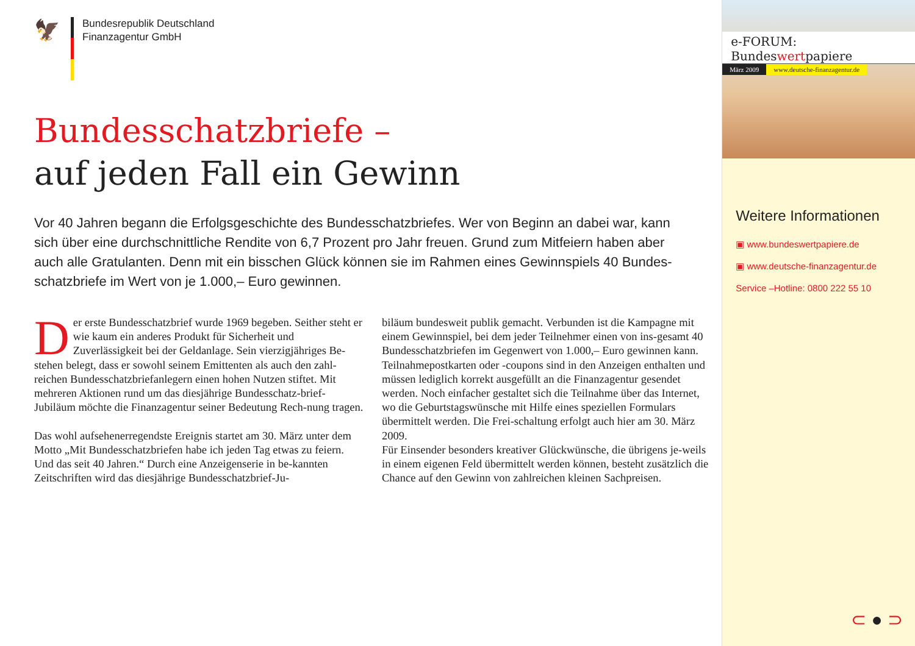🦅
Bundesrepublik Deutschland
Finanzagentur GmbH
Bundesschatzbriefe –
auf jeden Fall ein Gewinn
Vor 40 Jahren begann die Erfolgsgeschichte des Bundesschatzbriefes. Wer von Beginn an dabei war, kann sich über eine durchschnittliche Rendite von 6,7 Prozent pro Jahr freuen. Grund zum Mitfeiern haben aber auch alle Gratulanten. Denn mit ein bisschen Glück können sie im Rahmen eines Gewinnspiels 40 Bundes-schatzbriefe im Wert von je 1.000,– Euro gewinnen.
Der erste Bundesschatzbrief wurde 1969 begeben. Seither steht er wie kaum ein anderes Produkt für Sicherheit und Zuverlässigkeit bei der Geldanlage. Sein vierzigjähriges Be-stehen belegt, dass er sowohl seinem Emittenten als auch den zahl-reichen Bundesschatzbriefanlegern einen hohen Nutzen stiftet. Mit mehreren Aktionen rund um das diesjährige Bundesschatz-brief-Jubiläum möchte die Finanzagentur seiner Bedeutung Rech-nung tragen.
Das wohl aufsehenerregendste Ereignis startet am 30. März unter dem Motto „Mit Bundesschatzbriefen habe ich jeden Tag etwas zu feiern. Und das seit 40 Jahren.“ Durch eine Anzeigenserie in be-kannten Zeitschriften wird das diesjährige Bundesschatzbrief-Ju-
biläum bundesweit publik gemacht. Verbunden ist die Kampagne mit einem Gewinnspiel, bei dem jeder Teilnehmer einen von ins-gesamt 40 Bundesschatzbriefen im Gegenwert von 1.000,– Euro gewinnen kann. Teilnahmepostkarten oder -coupons sind in den Anzeigen enthalten und müssen lediglich korrekt ausgefüllt an die Finanzagentur gesendet werden. Noch einfacher gestaltet sich die Teilnahme über das Internet, wo die Geburtstagswünsche mit Hilfe eines speziellen Formulars übermittelt werden. Die Frei-schaltung erfolgt auch hier am 30. März 2009.
Für Einsender besonders kreativer Glückwünsche, die übrigens je-weils in einem eigenen Feld übermittelt werden können, besteht zusätzlich die Chance auf den Gewinn von zahlreichen kleinen Sachpreisen.
e-FORUM: Bundeswertpapiere
März 2009 www.deutsche-finanzagentur.de
Weitere Informationen
▣ www.bundeswertpapiere.de
▣ www.deutsche-finanzagentur.de
Service –Hotline: 0800 222 55 10
⊂ ● ⊃